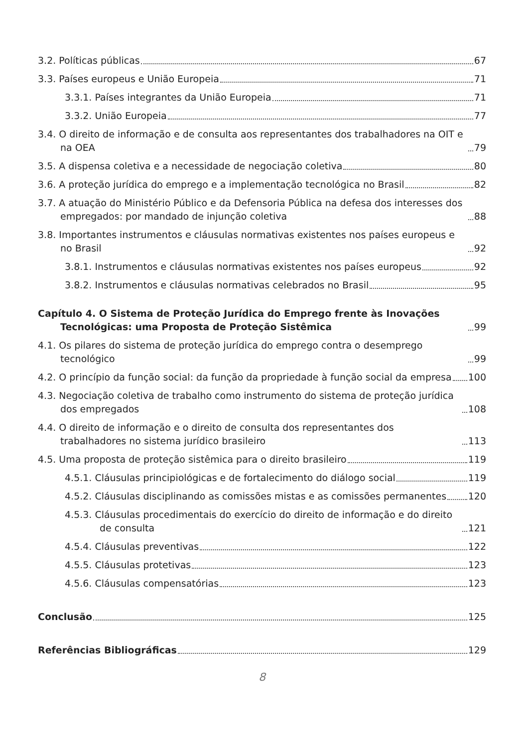3.2. Políticas públicas 67
3.3. Países europeus e União Europeia 71
3.3.1. Países integrantes da União Europeia 71
3.3.2. União Europeia 77
3.4. O direito de informação e de consulta aos representantes dos trabalhadores na OIT e na OEA 79
3.5. A dispensa coletiva e a necessidade de negociação coletiva 80
3.6. A proteção jurídica do emprego e a implementação tecnológica no Brasil 82
3.7. A atuação do Ministério Público e da Defensoria Pública na defesa dos interesses dos empregados: por mandado de injunção coletiva 88
3.8. Importantes instrumentos e cláusulas normativas existentes nos países europeus e no Brasil 92
3.8.1. Instrumentos e cláusulas normativas existentes nos países europeus 92
3.8.2. Instrumentos e cláusulas normativas celebrados no Brasil 95
Capítulo 4. O Sistema de Proteção Jurídica do Emprego frente às Inovações Tecnológicas: uma Proposta de Proteção Sistêmica 99
4.1. Os pilares do sistema de proteção jurídica do emprego contra o desemprego tecnológico 99
4.2. O princípio da função social: da função da propriedade à função social da empresa 100
4.3. Negociação coletiva de trabalho como instrumento do sistema de proteção jurídica dos empregados 108
4.4. O direito de informação e o direito de consulta dos representantes dos trabalhadores no sistema jurídico brasileiro 113
4.5. Uma proposta de proteção sistêmica para o direito brasileiro 119
4.5.1. Cláusulas principiológicas e de fortalecimento do diálogo social 119
4.5.2. Cláusulas disciplinando as comissões mistas e as comissões permanentes 120
4.5.3. Cláusulas procedimentais do exercício do direito de informação e do direito de consulta 121
4.5.4. Cláusulas preventivas 122
4.5.5. Cláusulas protetivas 123
4.5.6. Cláusulas compensatórias 123
Conclusão 125
Referências Bibliográficas 129
8